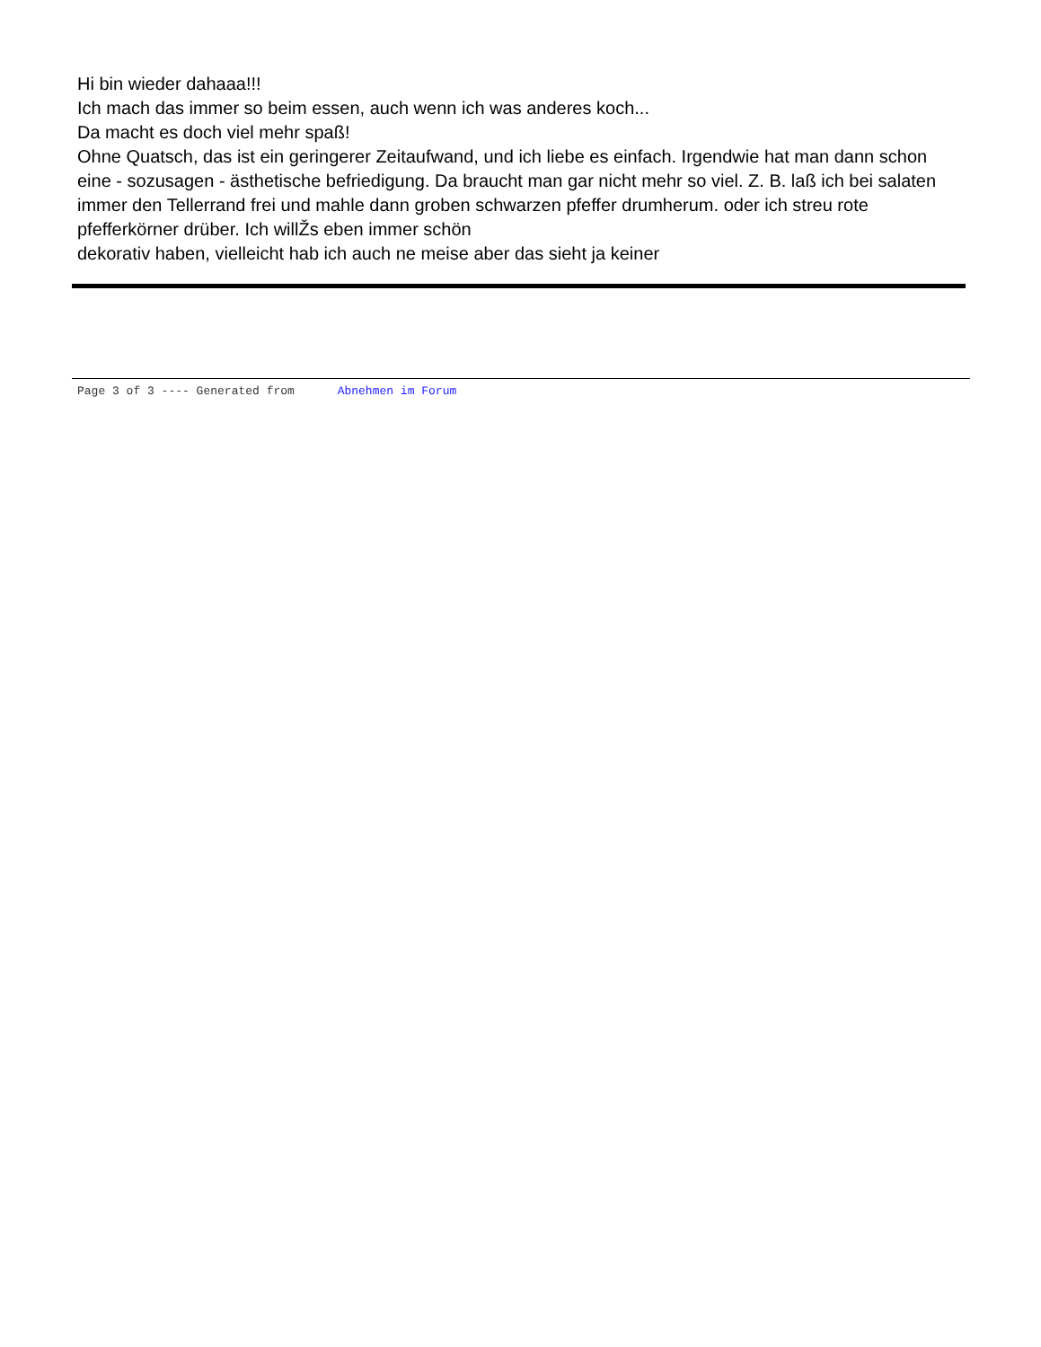Hi bin wieder dahaaa!!!
Ich mach das immer so beim essen, auch wenn ich was anderes koch...
Da macht es doch viel mehr spaß!
Ohne Quatsch, das ist ein geringerer Zeitaufwand, und ich liebe es einfach. Irgendwie hat man dann schon eine - sozusagen - ästhetische befriedigung. Da braucht man gar nicht mehr so viel. Z. B. laß ich bei salaten immer den Tellerrand frei und mahle dann groben schwarzen pfeffer drumherum. oder ich streu rote pfefferkörner drüber. Ich willŽs eben immer schön
dekorativ haben, vielleicht hab ich auch ne meise aber das sieht ja keiner
Page 3 of 3 ---- Generated from Abnehmen im Forum